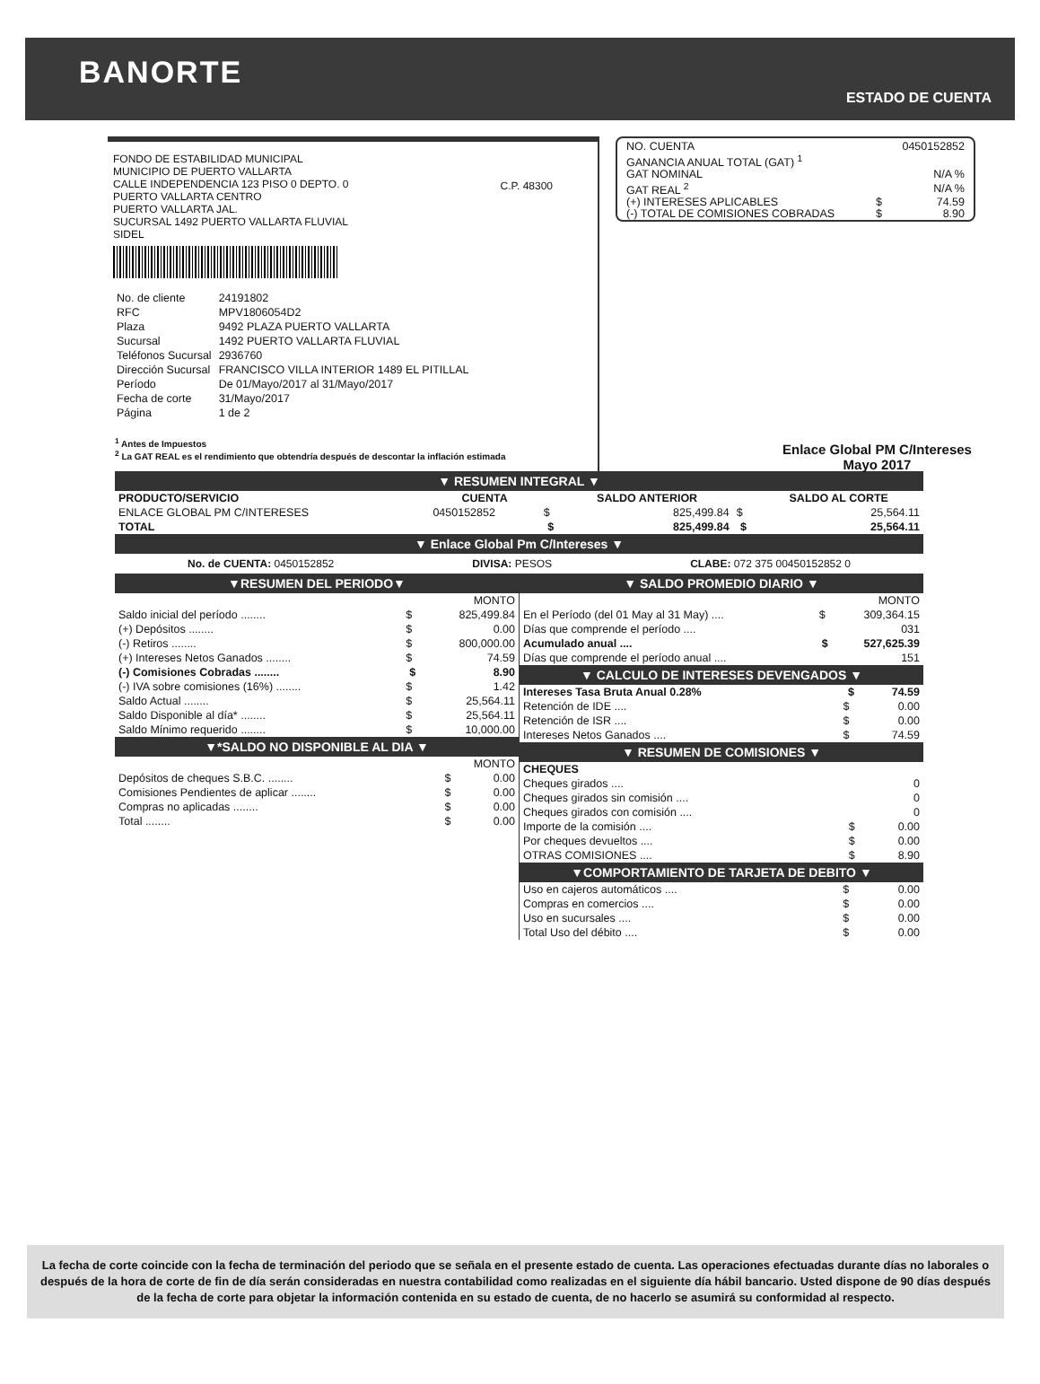BANORTE
ESTADO DE CUENTA
FONDO DE ESTABILIDAD MUNICIPAL
MUNICIPIO DE PUERTO VALLARTA
CALLE INDEPENDENCIA 123 PISO 0 DEPTO. 0
PUERTO VALLARTA CENTRO
PUERTO VALLARTA JAL.
SUCURSAL 1492 PUERTO VALLARTA FLUVIAL
SIDEL
C.P. 48300
| No. de cliente | 24191802 |
| RFC | MPV1806054D2 |
| Plaza | 9492 PLAZA PUERTO VALLARTA |
| Sucursal | 1492 PUERTO VALLARTA FLUVIAL |
| Teléfonos Sucursal | 2936760 |
| Dirección Sucursal | FRANCISCO VILLA INTERIOR 1489 EL PITILLAL |
| Período | De 01/Mayo/2017 al 31/Mayo/2017 |
| Fecha de corte | 31/Mayo/2017 |
| Página | 1 de 2 |
| NO. CUENTA | | 0450152852 |
| GANANCIA ANUAL TOTAL (GAT) <sup>1</sup> | | |
| GAT NOMINAL | | N/A % |
| GAT REAL <sup>2</sup> | | N/A % |
| (+) INTERESES APLICABLES | $ | 74.59 |
| (-) TOTAL DE COMISIONES COBRADAS | $ | 8.90 |
Enlace Global PM C/Intereses
Mayo 2017
<sup>1</sup> Antes de Impuestos
<sup>2</sup> La GAT REAL es el rendimiento que obtendría después de descontar la inflación estimada
▼ RESUMEN INTEGRAL ▼
| PRODUCTO/SERVICIO | CUENTA | | SALDO ANTERIOR | | SALDO AL CORTE |
| --- | --- | --- | --- | --- | --- |
| ENLACE GLOBAL PM C/INTERESES | 0450152852 | $ | 825,499.84 | $ | 25,564.11 |
| TOTAL | | $ | 825,499.84 | $ | 25,564.11 |
▼ Enlace Global Pm C/Intereses ▼
No. de CUENTA: 0450152852 DIVISA: PESOS CLABE: 072 375 00450152852 0
▼RESUMEN DEL PERIODO▼
| | MONTO | |
| Saldo inicial del período ........ | $ | 825,499.84 |
| (+) Depósitos ........ | $ | 0.00 |
| (-) Retiros ........ | $ | 800,000.00 |
| (+) Intereses Netos Ganados ........ | $ | 74.59 |
| (-) Comisiones Cobradas ........ | $ | 8.90 |
| (-) IVA sobre comisiones (16%) ........ | $ | 1.42 |
| Saldo Actual ........ | $ | 25,564.11 |
| Saldo Disponible al día* ........ | $ | 25,564.11 |
| Saldo Mínimo requerido ........ | $ | 10,000.00 |
▼*SALDO NO DISPONIBLE AL DIA ▼
| | MONTO | |
| Depósitos de cheques S.B.C. ........ | $ | 0.00 |
| Comisiones Pendientes de aplicar ........ | $ | 0.00 |
| Compras no aplicadas ........ | $ | 0.00 |
| Total ........ | $ | 0.00 |
▼ SALDO PROMEDIO DIARIO ▼
| | MONTO | |
| En el Período (del 01 May al 31 May) .... | $ | 309,364.15 |
| Días que comprende el período .... | | 031 |
| Acumulado anual .... | $ | 527,625.39 |
| Días que comprende el período anual .... | | 151 |
▼ CALCULO DE INTERESES DEVENGADOS ▼
| Intereses Tasa Bruta Anual 0.28% | $ | 74.59 |
| --- | --- | --- |
| Retención de IDE .... | $ | 0.00 |
| Retención de ISR .... | $ | 0.00 |
| Intereses Netos Ganados .... | $ | 74.59 |
▼ RESUMEN DE COMISIONES ▼
| CHEQUES | | |
| Cheques girados .... | | 0 |
| Cheques girados sin comisión .... | | 0 |
| Cheques girados con comisión .... | | 0 |
| Importe de la comisión .... | $ | 0.00 |
| Por cheques devueltos .... | $ | 0.00 |
| OTRAS COMISIONES .... | $ | 8.90 |
▼COMPORTAMIENTO DE TARJETA DE DEBITO ▼
| Uso en cajeros automáticos .... | $ | 0.00 |
| Compras en comercios .... | $ | 0.00 |
| Uso en sucursales .... | $ | 0.00 |
| Total Uso del débito .... | $ | 0.00 |
La fecha de corte coincide con la fecha de terminación del periodo que se señala en el presente estado de cuenta. Las operaciones efectuadas durante días no laborales o después de la hora de corte de fin de día serán consideradas en nuestra contabilidad como realizadas en el siguiente día hábil bancario. Usted dispone de 90 días después de la fecha de corte para objetar la información contenida en su estado de cuenta, de no hacerlo se asumirá su conformidad al respecto.